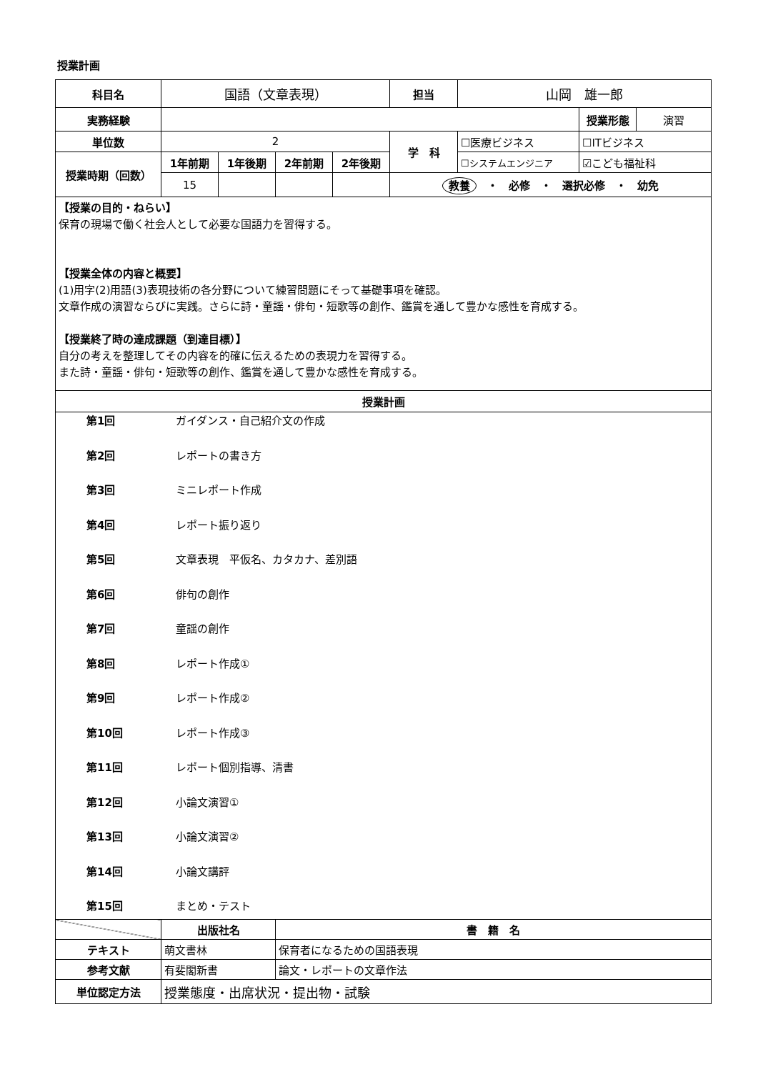授業計画
| 科目名 | 国語（文章表現） | | | | 担当 | 山岡 雄一郎 | | |
| 実務経験 | | | | | | | 授業形態 | 演習 |
| 単位数 | 2 | | | | 学 科 | ☐医療ビジネス | ☐ITビジネス | |
| 授業時期（回数） | 1年前期 | 1年後期 | 2年前期 | 2年後期 | | ☐システムエンジニア | ☑こども福祉科 | |
| | 15 | | | | 教養 ・ 必修 ・ 選択必修 ・ 幼免 | | | |
| 【授業の目的・ねらい】 保育の現場で働く社会人として必要な国語力を習得する。 【授業全体の内容と概要】 (1)用字(2)用語(3)表現技術の各分野について練習問題にそって基礎事項を確認。 文章作成の演習ならびに実践。さらに詩・童謡・俳句・短歌等の創作、鑑賞を通して豊かな感性を育成する。 【授業終了時の達成課題（到達目標）】 自分の考えを整理してその内容を的確に伝えるための表現力を習得する。 また詩・童謡・俳句・短歌等の創作、鑑賞を通して豊かな感性を育成する。 | | | | | | | | |
| 授業計画 | | | | | | | | |
| 第1回 ガイダンス・自己紹介文の作成 第2回 レポートの書き方 第3回 ミニレポート作成 第4回 レポート振り返り 第5回 文章表現 平仮名、カタカナ、差別語 第6回 俳句の創作 第7回 童謡の創作 第8回 レポート作成① 第9回 レポート作成② 第10回 レポート作成③ 第11回 レポート個別指導、清書 第12回 小論文演習① 第13回 小論文演習② 第14回 小論文講評 第15回 まとめ・テスト | | | | | | | | |
| | 出版社名 | | 書 籍 名 | | | | | |
| テキスト | 萌文書林 | | 保育者になるための国語表現 | | | | | |
| 参考文献 | 有斐閣新書 | | 論文・レポートの文章作法 | | | | | |
| 単位認定方法 | 授業態度・出席状況・提出物・試験 | | | | | | | |